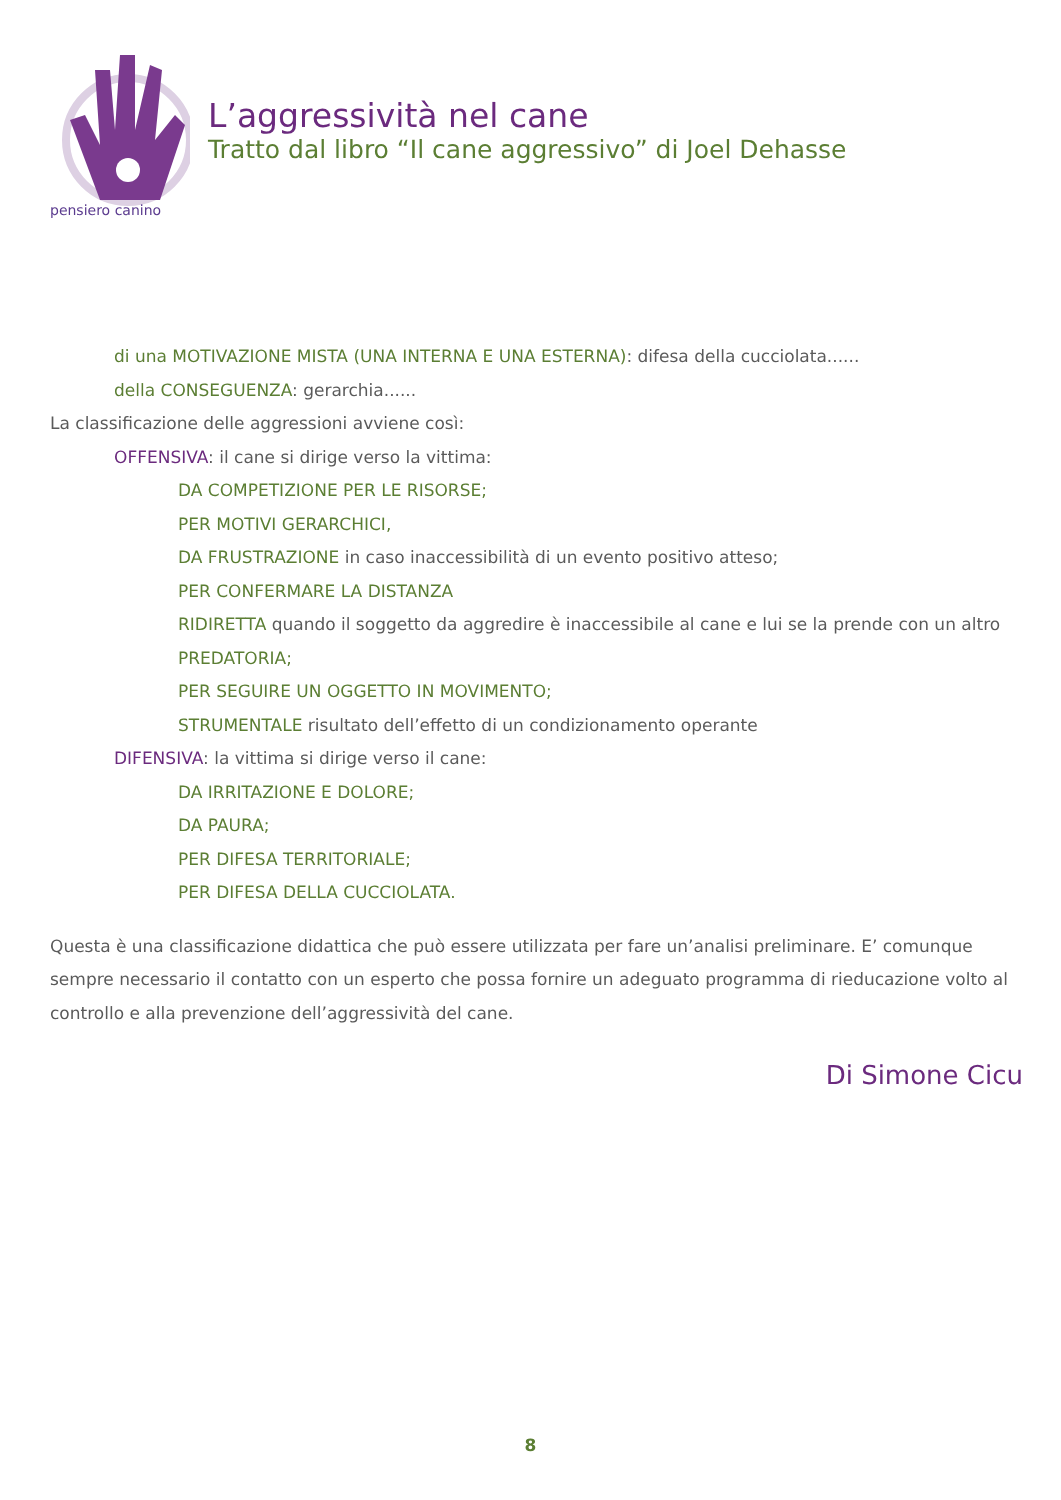pensiero canino
L’aggressività nel cane
Tratto dal libro “Il cane aggressivo” di Joel Dehasse
di una MOTIVAZIONE MISTA (UNA INTERNA E UNA ESTERNA): difesa della cucciolata......
della CONSEGUENZA: gerarchia......
La classificazione delle aggressioni avviene così:
OFFENSIVA: il cane si dirige verso la vittima:
DA COMPETIZIONE PER LE RISORSE;
PER MOTIVI GERARCHICI,
DA FRUSTRAZIONE in caso inaccessibilità di un evento positivo atteso;
PER CONFERMARE LA DISTANZA
RIDIRETTA quando il soggetto da aggredire è inaccessibile al cane e lui se la prende con un altro
PREDATORIA;
PER SEGUIRE UN OGGETTO IN MOVIMENTO;
STRUMENTALE risultato dell’effetto di un condizionamento operante
DIFENSIVA: la vittima si dirige verso il cane:
DA IRRITAZIONE E DOLORE;
DA PAURA;
PER DIFESA TERRITORIALE;
PER DIFESA DELLA CUCCIOLATA.
Questa è una classificazione didattica che può essere utilizzata per fare un’analisi preliminare. E’ comunque sempre necessario il contatto con un esperto che possa fornire un adeguato programma di rieducazione volto al controllo e alla prevenzione dell’aggressività del cane.
Di Simone Cicu
8